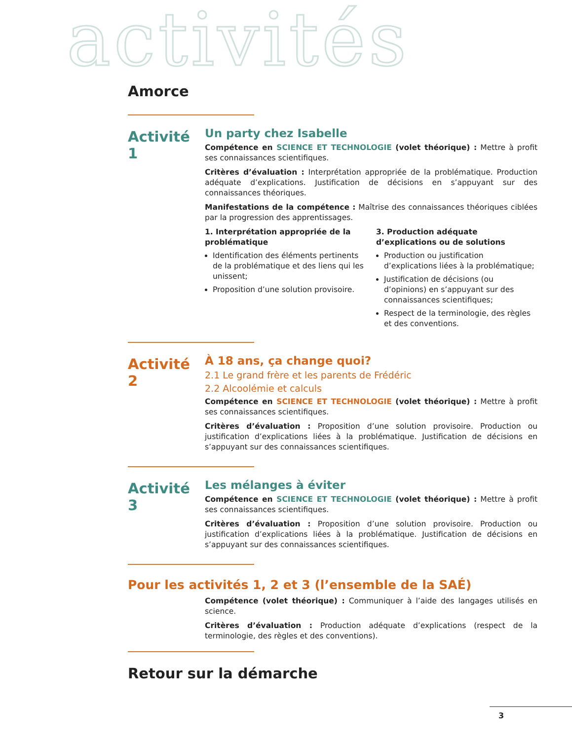activités
Amorce
Activité 1
Un party chez Isabelle
Compétence en SCIENCE ET TECHNOLOGIE (volet théorique) : Mettre à profit ses connaissances scientifiques.
Critères d’évaluation : Interprétation appropriée de la problématique. Production adéquate d’explications. Justification de décisions en s’appuyant sur des connaissances théoriques.
Manifestations de la compétence : Maîtrise des connaissances théoriques ciblées par la progression des apprentissages.
1. Interprétation appropriée de la problématique
Identification des éléments pertinents de la problématique et des liens qui les unissent;
Proposition d’une solution provisoire.
3. Production adéquate d’explications ou de solutions
Production ou justification d’explications liées à la problématique;
Justification de décisions (ou d’opinions) en s’appuyant sur des connaissances scientifiques;
Respect de la terminologie, des règles et des conventions.
Activité 2
À 18 ans, ça change quoi?
2.1 Le grand frère et les parents de Frédéric
2.2 Alcoolémie et calculs
Compétence en SCIENCE ET TECHNOLOGIE (volet théorique) : Mettre à profit ses connaissances scientifiques.
Critères d’évaluation : Proposition d’une solution provisoire. Production ou justification d’explications liées à la problématique. Justification de décisions en s’appuyant sur des connaissances scientifiques.
Activité 3
Les mélanges à éviter
Compétence en SCIENCE ET TECHNOLOGIE (volet théorique) : Mettre à profit ses connaissances scientifiques.
Critères d’évaluation : Proposition d’une solution provisoire. Production ou justification d’explications liées à la problématique. Justification de décisions en s’appuyant sur des connaissances scientifiques.
Pour les activités 1, 2 et 3 (l’ensemble de la SAÉ)
Compétence (volet théorique) : Communiquer à l’aide des langages utilisés en science.
Critères d’évaluation : Production adéquate d’explications (respect de la terminologie, des règles et des conventions).
Retour sur la démarche
3